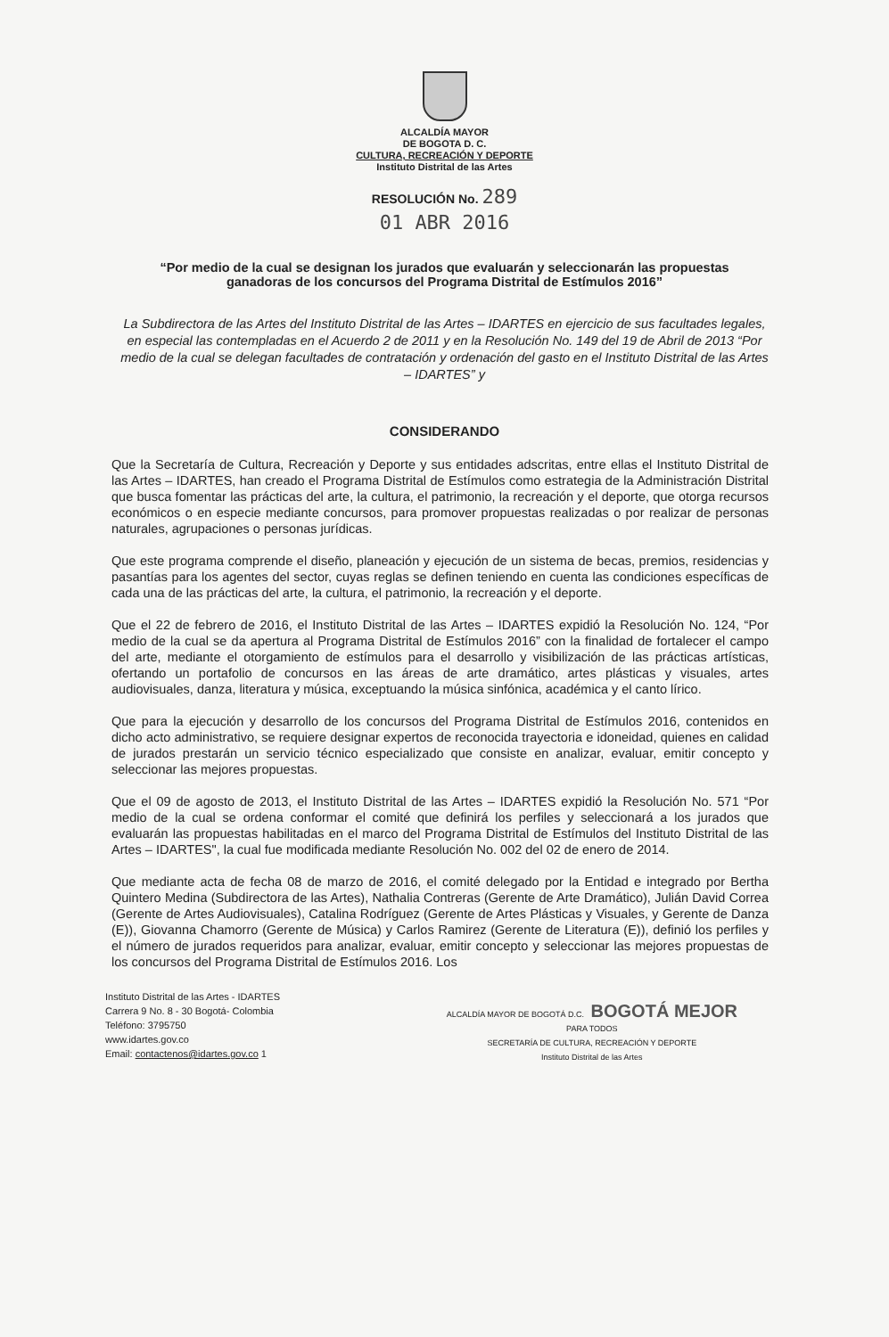ALCALDÍA MAYOR
DE BOGOTA D. C.
CULTURA, RECREACIÓN Y DEPORTE
Instituto Distrital de las Artes
RESOLUCIÓN No. 289
01 ABR 2016
“Por medio de la cual se designan los jurados que evaluarán y seleccionarán las propuestas ganadoras de los concursos del Programa Distrital de Estímulos 2016”
La Subdirectora de las Artes del Instituto Distrital de las Artes – IDARTES en ejercicio de sus facultades legales, en especial las contempladas en el Acuerdo 2 de 2011 y en la Resolución No. 149 del 19 de Abril de 2013 “Por medio de la cual se delegan facultades de contratación y ordenación del gasto en el Instituto Distrital de las Artes – IDARTES” y
CONSIDERANDO
Que la Secretaría de Cultura, Recreación y Deporte y sus entidades adscritas, entre ellas el Instituto Distrital de las Artes – IDARTES, han creado el Programa Distrital de Estímulos como estrategia de la Administración Distrital que busca fomentar las prácticas del arte, la cultura, el patrimonio, la recreación y el deporte, que otorga recursos económicos o en especie mediante concursos, para promover propuestas realizadas o por realizar de personas naturales, agrupaciones o personas jurídicas.
Que este programa comprende el diseño, planeación y ejecución de un sistema de becas, premios, residencias y pasantías para los agentes del sector, cuyas reglas se definen teniendo en cuenta las condiciones específicas de cada una de las prácticas del arte, la cultura, el patrimonio, la recreación y el deporte.
Que el 22 de febrero de 2016, el Instituto Distrital de las Artes – IDARTES expidió la Resolución No. 124, “Por medio de la cual se da apertura al Programa Distrital de Estímulos 2016” con la finalidad de fortalecer el campo del arte, mediante el otorgamiento de estímulos para el desarrollo y visibilización de las prácticas artísticas, ofertando un portafolio de concursos en las áreas de arte dramático, artes plásticas y visuales, artes audiovisuales, danza, literatura y música, exceptuando la música sinfónica, académica y el canto lírico.
Que para la ejecución y desarrollo de los concursos del Programa Distrital de Estímulos 2016, contenidos en dicho acto administrativo, se requiere designar expertos de reconocida trayectoria e idoneidad, quienes en calidad de jurados prestarán un servicio técnico especializado que consiste en analizar, evaluar, emitir concepto y seleccionar las mejores propuestas.
Que el 09 de agosto de 2013, el Instituto Distrital de las Artes – IDARTES expidió la Resolución No. 571 “Por medio de la cual se ordena conformar el comité que definirá los perfiles y seleccionará a los jurados que evaluarán las propuestas habilitadas en el marco del Programa Distrital de Estímulos del Instituto Distrital de las Artes – IDARTES", la cual fue modificada mediante Resolución No. 002 del 02 de enero de 2014.
Que mediante acta de fecha 08 de marzo de 2016, el comité delegado por la Entidad e integrado por Bertha Quintero Medina (Subdirectora de las Artes), Nathalia Contreras (Gerente de Arte Dramático), Julián David Correa (Gerente de Artes Audiovisuales), Catalina Rodríguez (Gerente de Artes Plásticas y Visuales, y Gerente de Danza (E)), Giovanna Chamorro (Gerente de Música) y Carlos Ramirez (Gerente de Literatura (E)), definió los perfiles y el número de jurados requeridos para analizar, evaluar, emitir concepto y seleccionar las mejores propuestas de los concursos del Programa Distrital de Estímulos 2016. Los
Instituto Distrital de las Artes - IDARTES
Carrera 9 No. 8 - 30 Bogotá- Colombia
Teléfono: 3795750
www.idartes.gov.co
Email: contactenos@idartes.gov.co 1
ALCALDÍA MAYOR DE BOGOTÁ D.C. BOGOTÁ MEJOR
PARA TODOS
SECRETARÍA DE CULTURA, RECREACIÓN Y DEPORTE
Instituto Distrital de las Artes